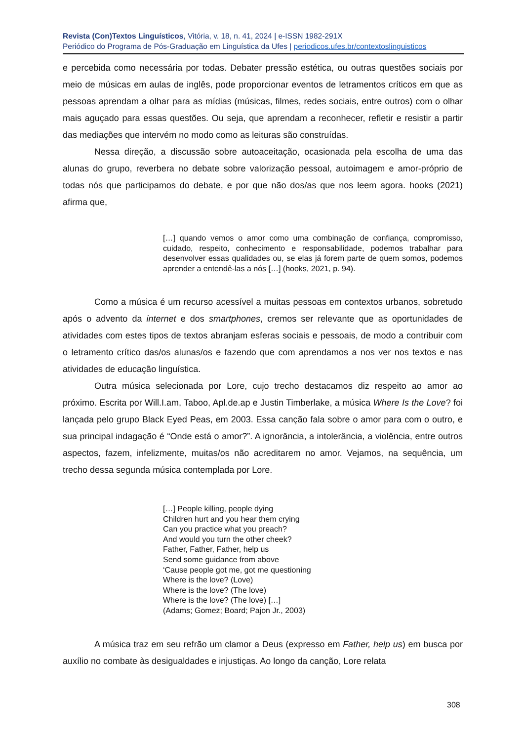Revista (Con)Textos Linguísticos, Vitória, v. 18, n. 41, 2024 | e-ISSN 1982-291X
Periódico do Programa de Pós-Graduação em Linguística da Ufes | periodicos.ufes.br/contextoslinguisticos
e percebida como necessária por todas. Debater pressão estética, ou outras questões sociais por meio de músicas em aulas de inglês, pode proporcionar eventos de letramentos críticos em que as pessoas aprendam a olhar para as mídias (músicas, filmes, redes sociais, entre outros) com o olhar mais aguçado para essas questões. Ou seja, que aprendam a reconhecer, refletir e resistir a partir das mediações que intervém no modo como as leituras são construídas.
Nessa direção, a discussão sobre autoaceitação, ocasionada pela escolha de uma das alunas do grupo, reverbera no debate sobre valorização pessoal, autoimagem e amor-próprio de todas nós que participamos do debate, e por que não dos/as que nos leem agora. hooks (2021) afirma que,
[…] quando vemos o amor como uma combinação de confiança, compromisso, cuidado, respeito, conhecimento e responsabilidade, podemos trabalhar para desenvolver essas qualidades ou, se elas já forem parte de quem somos, podemos aprender a entendê-las a nós […] (hooks, 2021, p. 94).
Como a música é um recurso acessível a muitas pessoas em contextos urbanos, sobretudo após o advento da internet e dos smartphones, cremos ser relevante que as oportunidades de atividades com estes tipos de textos abranjam esferas sociais e pessoais, de modo a contribuir com o letramento crítico das/os alunas/os e fazendo que com aprendamos a nos ver nos textos e nas atividades de educação linguística.
Outra música selecionada por Lore, cujo trecho destacamos diz respeito ao amor ao próximo. Escrita por Will.I.am, Taboo, Apl.de.ap e Justin Timberlake, a música Where Is the Love? foi lançada pelo grupo Black Eyed Peas, em 2003. Essa canção fala sobre o amor para com o outro, e sua principal indagação é “Onde está o amor?”. A ignorância, a intolerância, a violência, entre outros aspectos, fazem, infelizmente, muitas/os não acreditarem no amor. Vejamos, na sequência, um trecho dessa segunda música contemplada por Lore.
[…] People killing, people dying
Children hurt and you hear them crying
Can you practice what you preach?
And would you turn the other cheek?
Father, Father, Father, help us
Send some guidance from above
‘Cause people got me, got me questioning
Where is the love? (Love)
Where is the love? (The love)
Where is the love? (The love) […]
(Adams; Gomez; Board; Pajon Jr., 2003)
A música traz em seu refrão um clamor a Deus (expresso em Father, help us) em busca por auxílio no combate às desigualdades e injustiças. Ao longo da canção, Lore relata
308